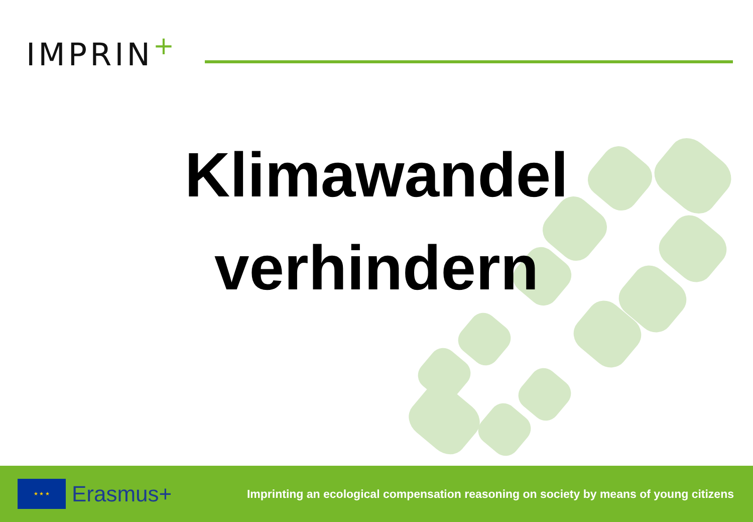IMPRIN<sup>+</sup>
Klimawandel
verhindern
★ ★ ★
Erasmus+
Imprinting an ecological compensation reasoning on society by means of young citizens